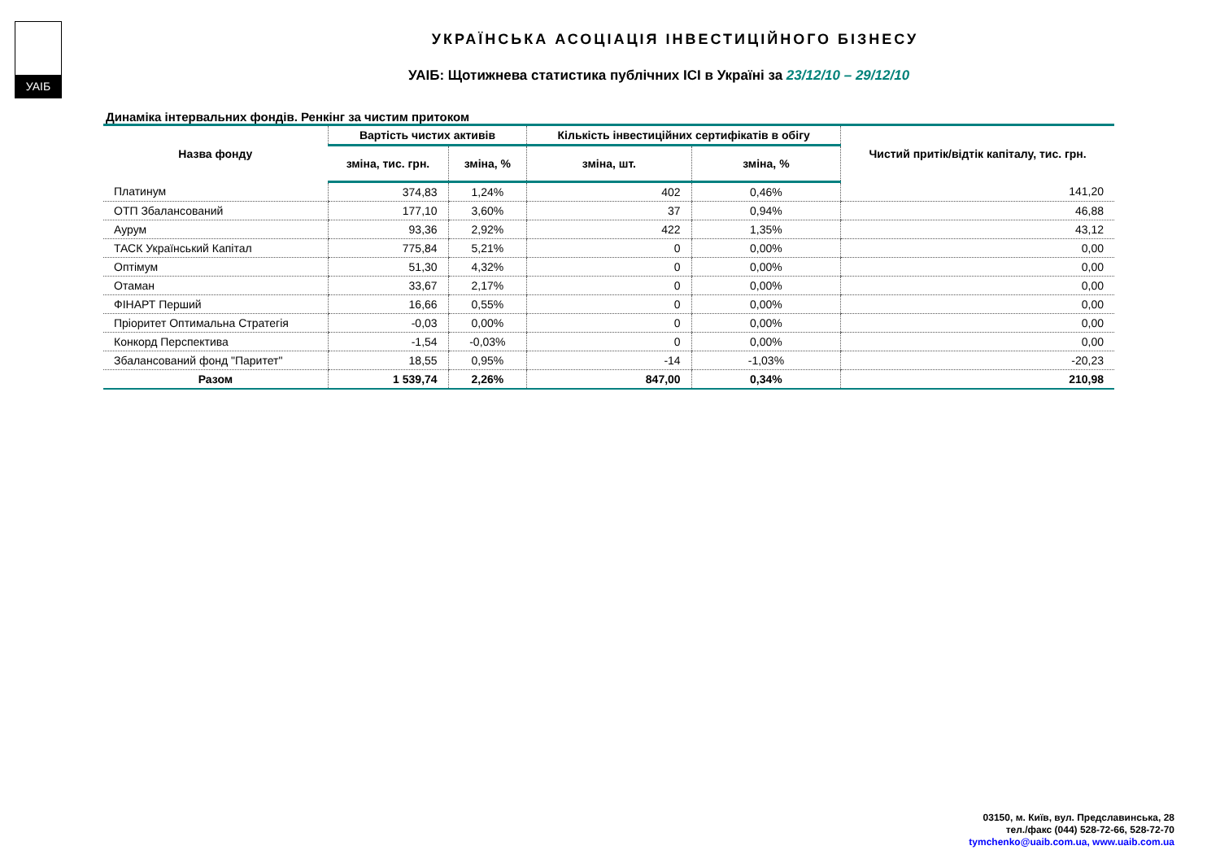УАІБ
УКРАЇНСЬКА АСОЦІАЦІЯ ІНВЕСТИЦІЙНОГО БІЗНЕСУ
УАІБ: Щотижнева статистика публічних ІСІ в Україні за 23/12/10 – 29/12/10
Динаміка інтервальних фондів. Ренкінг за чистим притоком
| Назва фонду | Вартість чистих активів | | Кількість інвестиційних сертифікатів в обігу | | Чистий притік/відтік капіталу, тис. грн. |
| --- | --- | --- | --- | --- | --- |
| | зміна, тис. грн. | зміна, % | зміна, шт. | зміна, % | |
| Платинум | 374,83 | 1,24% | 402 | 0,46% | 141,20 |
| ОТП Збалансований | 177,10 | 3,60% | 37 | 0,94% | 46,88 |
| Аурум | 93,36 | 2,92% | 422 | 1,35% | 43,12 |
| ТАСК Український Капітал | 775,84 | 5,21% | 0 | 0,00% | 0,00 |
| Оптімум | 51,30 | 4,32% | 0 | 0,00% | 0,00 |
| Отаман | 33,67 | 2,17% | 0 | 0,00% | 0,00 |
| ФІНАРТ Перший | 16,66 | 0,55% | 0 | 0,00% | 0,00 |
| Пріоритет Оптимальна Стратегія | -0,03 | 0,00% | 0 | 0,00% | 0,00 |
| Конкорд Перспектива | -1,54 | -0,03% | 0 | 0,00% | 0,00 |
| Збалансований фонд "Паритет" | 18,55 | 0,95% | -14 | -1,03% | -20,23 |
| Разом | 1 539,74 | 2,26% | 847,00 | 0,34% | 210,98 |
03150, м. Київ, вул. Предславинська, 28
тел./факс (044) 528-72-66, 528-72-70
tymchenko@uaib.com.ua, www.uaib.com.ua